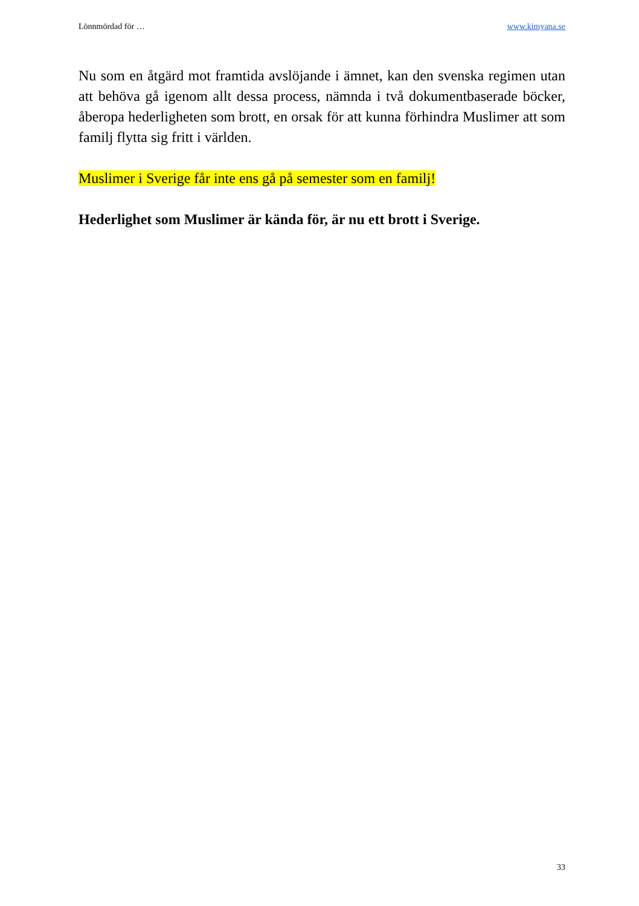Lönnmördad för … www.kimyana.se
Nu som en åtgärd mot framtida avslöjande i ämnet, kan den svenska regimen utan att behöva gå igenom allt dessa process, nämnda i två dokumentbaserade böcker, åberopa hederligheten som brott, en orsak för att kunna förhindra Muslimer att som familj flytta sig fritt i världen.
Muslimer i Sverige får inte ens gå på semester som en familj!
Hederlighet som Muslimer är kända för, är nu ett brott i Sverige.
33